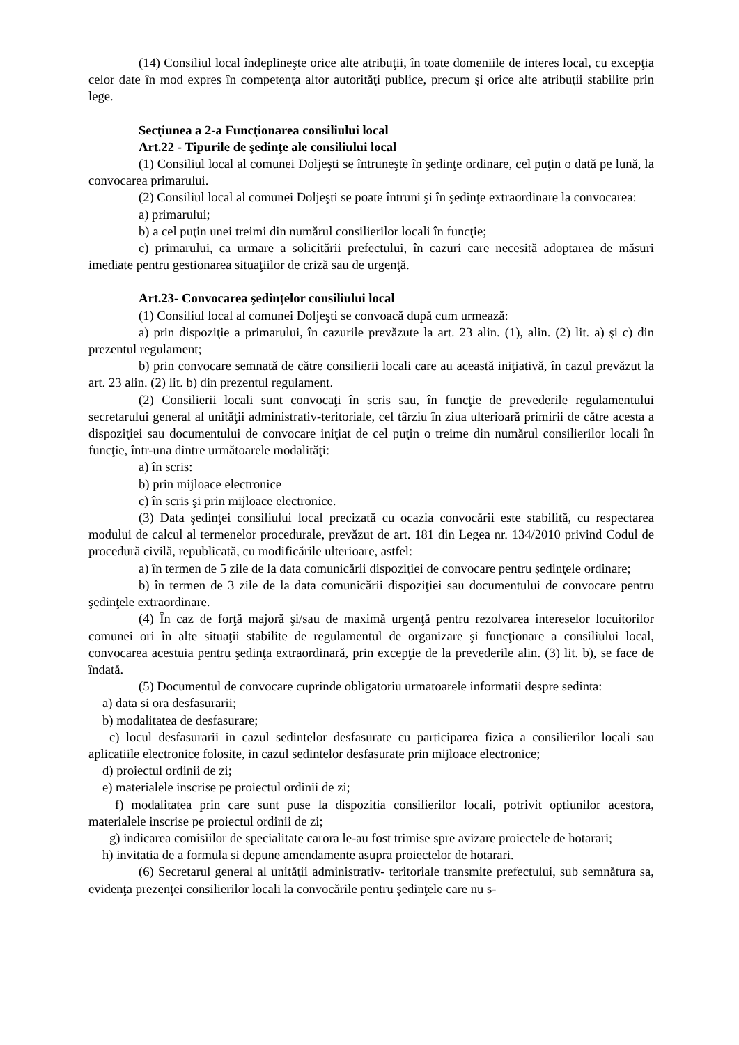(14) Consiliul local îndeplineşte orice alte atribuţii, în toate domeniile de interes local, cu excepţia celor date în mod expres în competenţa altor autorităţi publice, precum şi orice alte atribuţii stabilite prin lege.
Secţiunea a 2-a Funcţionarea consiliului local
Art.22 - Tipurile de şedinţe ale consiliului local
(1) Consiliul local al comunei Doljeşti se întruneşte în şedinţe ordinare, cel puţin o dată pe lună, la convocarea primarului.
(2) Consiliul local al comunei Doljeşti se poate întruni şi în şedinţe extraordinare la convocarea:
a) primarului;
b) a cel puţin unei treimi din numărul consilierilor locali în funcţie;
c) primarului, ca urmare a solicitării prefectului, în cazuri care necesită adoptarea de măsuri imediate pentru gestionarea situaţiilor de criză sau de urgenţă.
Art.23- Convocarea şedinţelor consiliului local
(1) Consiliul local al comunei Doljeşti se convoacă după cum urmează:
a) prin dispoziţie a primarului, în cazurile prevăzute la art. 23 alin. (1), alin. (2) lit. a) şi c) din prezentul regulament;
b) prin convocare semnată de către consilierii locali care au această iniţiativă, în cazul prevăzut la art. 23 alin. (2) lit. b) din prezentul regulament.
(2) Consilierii locali sunt convocaţi în scris sau, în funcţie de prevederile regulamentului secretarului general al unităţii administrativ-teritoriale, cel târziu în ziua ulterioară primirii de către acesta a dispoziţiei sau documentului de convocare iniţiat de cel puţin o treime din numărul consilierilor locali în funcţie, într-una dintre următoarele modalităţi:
a) în scris:
b) prin mijloace electronice
c) în scris şi prin mijloace electronice.
(3) Data şedinţei consiliului local precizată cu ocazia convocării este stabilită, cu respectarea modului de calcul al termenelor procedurale, prevăzut de art. 181 din Legea nr. 134/2010 privind Codul de procedură civilă, republicată, cu modificările ulterioare, astfel:
a) în termen de 5 zile de la data comunicării dispoziţiei de convocare pentru şedinţele ordinare;
b) în termen de 3 zile de la data comunicării dispoziţiei sau documentului de convocare pentru şedinţele extraordinare.
(4) În caz de forţă majoră şi/sau de maximă urgenţă pentru rezolvarea intereselor locuitorilor comunei ori în alte situaţii stabilite de regulamentul de organizare şi funcţionare a consiliului local, convocarea acestuia pentru şedinţa extraordinară, prin excepţie de la prevederile alin. (3) lit. b), se face de îndată.
(5) Documentul de convocare cuprinde obligatoriu urmatoarele informatii despre sedinta:
a) data si ora desfasurarii;
b) modalitatea de desfasurare;
c) locul desfasurarii in cazul sedintelor desfasurate cu participarea fizica a consilierilor locali sau aplicatiile electronice folosite, in cazul sedintelor desfasurate prin mijloace electronice;
d) proiectul ordinii de zi;
e) materialele inscrise pe proiectul ordinii de zi;
f) modalitatea prin care sunt puse la dispozitia consilierilor locali, potrivit optiunilor acestora, materialele inscrise pe proiectul ordinii de zi;
g) indicarea comisiilor de specialitate carora le-au fost trimise spre avizare proiectele de hotarari;
h) invitatia de a formula si depune amendamente asupra proiectelor de hotarari.
(6) Secretarul general al unităţii administrativ- teritoriale transmite prefectului, sub semnătura sa, evidenţa prezenţei consilierilor locali la convocările pentru şedinţele care nu s-